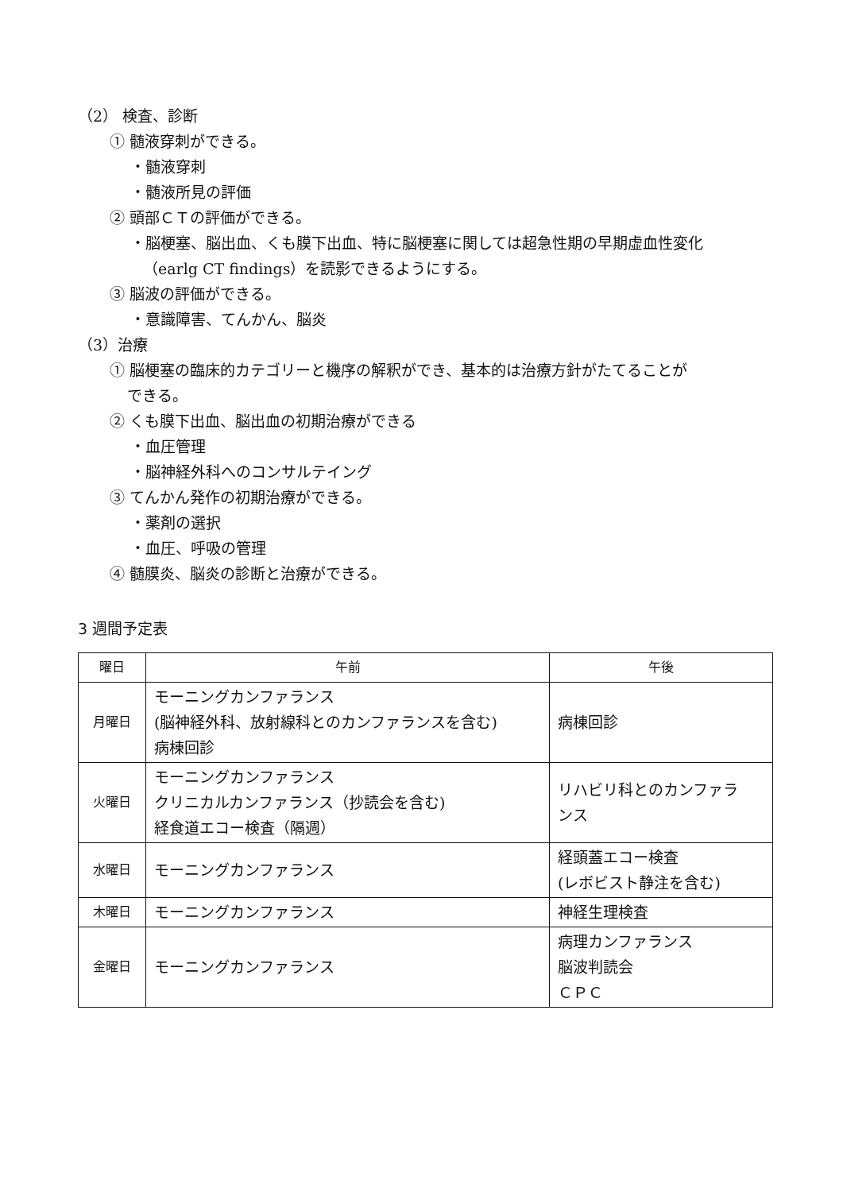（2） 検査、診断
① 髄液穿刺ができる。
・髄液穿刺
・髄液所見の評価
② 頭部ＣＴの評価ができる。
・脳梗塞、脳出血、くも膜下出血、特に脳梗塞に関しては超急性期の早期虚血性変化
（earlg CT findings）を読影できるようにする。
③ 脳波の評価ができる。
・意識障害、てんかん、脳炎
（3）治療
① 脳梗塞の臨床的カテゴリーと機序の解釈ができ、基本的は治療方針がたてることが
できる。
② くも膜下出血、脳出血の初期治療ができる
・血圧管理
・脳神経外科へのコンサルテイング
③ てんかん発作の初期治療ができる。
・薬剤の選択
・血圧、呼吸の管理
④ 髄膜炎、脳炎の診断と治療ができる。
3 週間予定表
| 曜日 | 午前 | 午後 |
| --- | --- | --- |
| 月曜日 | モーニングカンファランス (脳神経外科、放射線科とのカンファランスを含む) 病棟回診 | 病棟回診 |
| 火曜日 | モーニングカンファランス クリニカルカンファランス（抄読会を含む) 経食道エコー検査（隔週） | リハビリ科とのカンファラ ンス |
| 水曜日 | モーニングカンファランス | 経頭蓋エコー検査 (レボビスト静注を含む) |
| 木曜日 | モーニングカンファランス | 神経生理検査 |
| 金曜日 | モーニングカンファランス | 病理カンファランス 脳波判読会 ＣＰＣ |